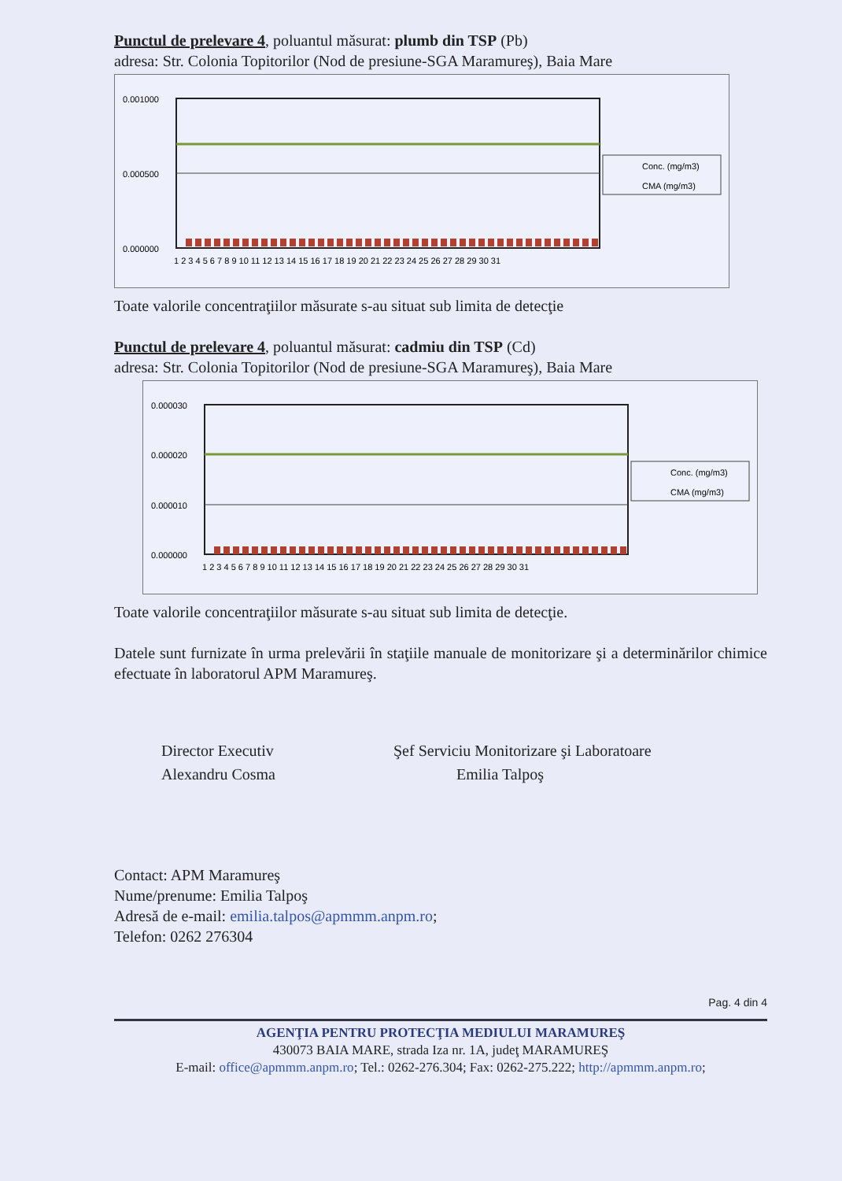Punctul de prelevare 4, poluantul măsurat: plumb din TSP (Pb)
adresa: Str. Colonia Topitorilor (Nod de presiune-SGA Maramureş), Baia Mare
0.001000
0.000500
0.000000
1 2 3 4 5 6 7 8 9 10 11 12 13 14 15 16 17 18 19 20 21 22 23 24 25 26 27 28 29 30 31
Conc. (mg/m3)
CMA (mg/m3)
Toate valorile concentraţiilor măsurate s-au situat sub limita de detecţie
Punctul de prelevare 4, poluantul măsurat: cadmiu din TSP (Cd)
adresa: Str. Colonia Topitorilor (Nod de presiune-SGA Maramureş), Baia Mare
0.000030
0.000020
0.000010
0.000000
1 2 3 4 5 6 7 8 9 10 11 12 13 14 15 16 17 18 19 20 21 22 23 24 25 26 27 28 29 30 31
Conc. (mg/m3)
CMA (mg/m3)
Toate valorile concentraţiilor măsurate s-au situat sub limita de detecţie.
Datele sunt furnizate în urma prelevării în staţiile manuale de monitorizare şi a determinărilor chimice efectuate în laboratorul APM Maramureş.
Director Executiv
Alexandru Cosma
Şef Serviciu Monitorizare şi Laboratoare
Emilia Talpoş
Contact: APM Maramureş
Nume/prenume: Emilia Talpoş
Adresă de e-mail: emilia.talpos@apmmm.anpm.ro;
Telefon: 0262 276304
Pag. 4 din 4
AGENŢIA PENTRU PROTECŢIA MEDIULUI MARAMUREŞ
430073 BAIA MARE, strada Iza nr. 1A, judeţ MARAMUREŞ
E-mail: office@apmmm.anpm.ro; Tel.: 0262-276.304; Fax: 0262-275.222; http://apmmm.anpm.ro;